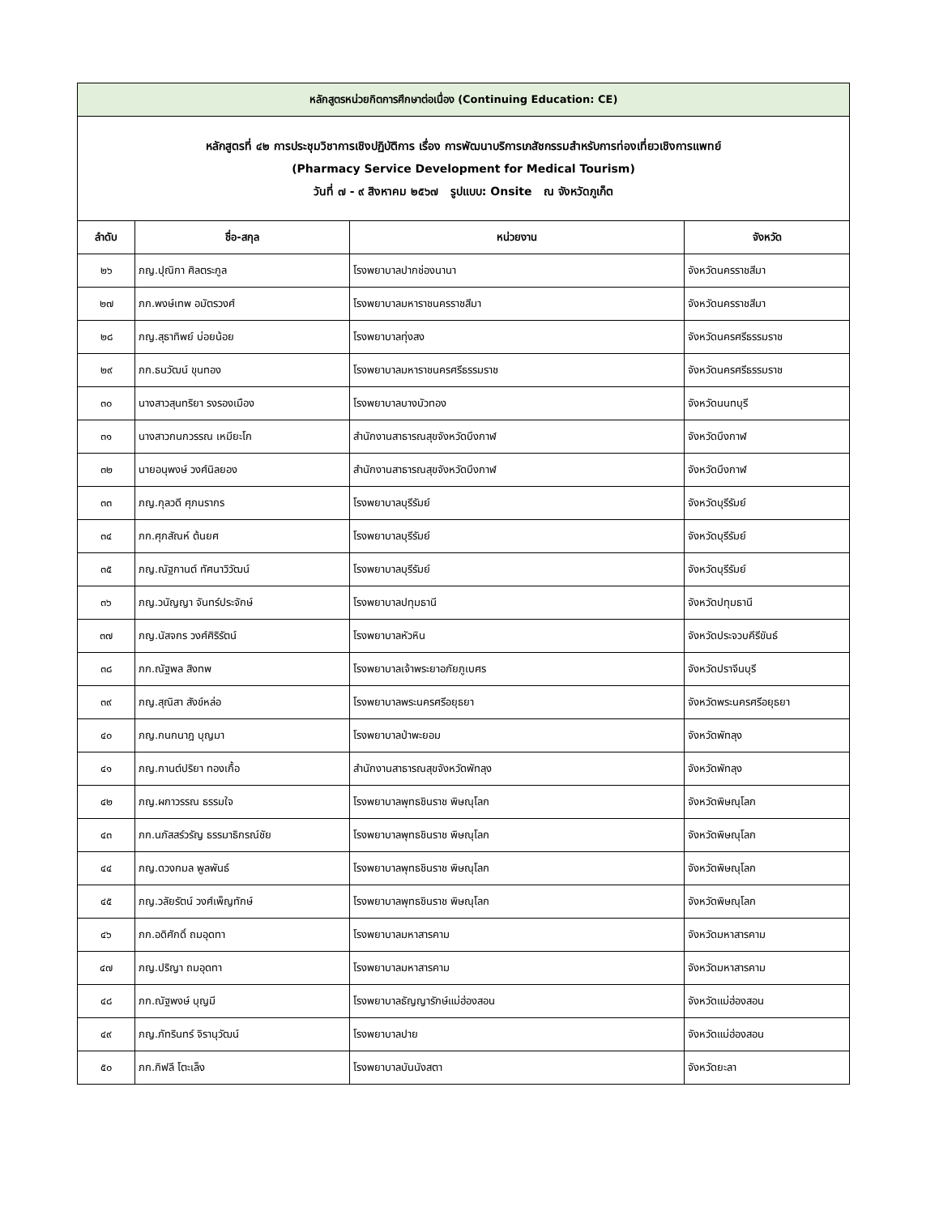| หลักสูตรหน่วยกิตการศึกษาต่อเนื่อง (Continuing Education: CE) | | | |
| หลักสูตรที่ ๔๒ การประชุมวิชาการเชิงปฏิบัติการ เรื่อง การพัฒนาบริการเภสัชกรรมสำหรับการท่องเที่ยวเชิงการแพทย์ (Pharmacy Service Development for Medical Tourism) วันที่ ๗ - ๙ สิงหาคม ๒๕๖๗ รูปแบบ: Onsite ณ จังหวัดภูเก็ต | | | |
| ลำดับ | ชื่อ-สกุล | หน่วยงาน | จังหวัด |
| ๒๖ | ภญ.ปุณิกา ศิลตระกูล | โรงพยาบาลปากช่องนานา | จังหวัดนครราชสีมา |
| ๒๗ | ภก.พงษ์เทพ อมัตรวงศ์ | โรงพยาบาลมหาราชนครราชสีมา | จังหวัดนครราชสีมา |
| ๒๘ | ภญ.สุธาทิพย์ บ่อยน้อย | โรงพยาบาลทุ่งสง | จังหวัดนครศรีธรรมราช |
| ๒๙ | ภก.ธนวัฒน์ ขุนทอง | โรงพยาบาลมหาราชนครศรีธรรมราช | จังหวัดนครศรีธรรมราช |
| ๓๐ | นางสาวสุนทริยา รงรองเมือง | โรงพยาบาลบางบัวทอง | จังหวัดนนทบุรี |
| ๓๑ | นางสาวกนกวรรณ เหมียะโก | สำนักงานสาธารณสุขจังหวัดบึงกาฬ | จังหวัดบึงกาฬ |
| ๓๒ | นายอนุพงษ์ วงศ์นิลยอง | สำนักงานสาธารณสุขจังหวัดบึงกาฬ | จังหวัดบึงกาฬ |
| ๓๓ | ภญ.กุลวดี ศุภนรากร | โรงพยาบาลบุรีรัมย์ | จังหวัดบุรีรัมย์ |
| ๓๔ | ภก.ศุภสัณห์ ต้นยศ | โรงพยาบาลบุรีรัมย์ | จังหวัดบุรีรัมย์ |
| ๓๕ | ภญ.ณัฐกานต์ ทัศนาวิวัฒน์ | โรงพยาบาลบุรีรัมย์ | จังหวัดบุรีรัมย์ |
| ๓๖ | ภญ.วนัญญา จันทร์ประจักษ์ | โรงพยาบาลปทุมธานี | จังหวัดปทุมธานี |
| ๓๗ | ภญ.นัสจกร วงศ์ศิริรัตน์ | โรงพยาบาลหัวหิน | จังหวัดประจวบคีรีขันธ์ |
| ๓๘ | ภก.ณัฐพล สิงทพ | โรงพยาบาลเจ้าพระยาอภัยภูเบศร | จังหวัดปราจีนบุรี |
| ๓๙ | ภญ.สุณิสา สังข์หล่อ | โรงพยาบาลพระนครศรีอยุธยา | จังหวัดพระนครศรีอยุธยา |
| ๔๐ | ภญ.กนกนาฎ บุญมา | โรงพยาบาลป่าพะยอม | จังหวัดพัทลุง |
| ๔๑ | ภญ.กานต์ปริยา ทองเกื้อ | สำนักงานสาธารณสุขจังหวัดพัทลุง | จังหวัดพัทลุง |
| ๔๒ | ภญ.ผกาวรรณ ธรรมใจ | โรงพยาบาลพุทธชินราช พิษณุโลก | จังหวัดพิษณุโลก |
| ๔๓ | ภก.นภัสสร์วรัญ ธรรมาธิกรณ์ชัย | โรงพยาบาลพุทธชินราช พิษณุโลก | จังหวัดพิษณุโลก |
| ๔๔ | ภญ.ดวงกมล พูลพันธ์ | โรงพยาบาลพุทธชินราช พิษณุโลก | จังหวัดพิษณุโลก |
| ๔๕ | ภญ.วลัยรัตน์ วงศ์เพ็ญทักษ์ | โรงพยาบาลพุทธชินราช พิษณุโลก | จังหวัดพิษณุโลก |
| ๔๖ | ภก.อดิศักดิ์ ถมอุดทา | โรงพยาบาลมหาสารคาม | จังหวัดมหาสารคาม |
| ๔๗ | ภญ.ปริญา ถมอุดทา | โรงพยาบาลมหาสารคาม | จังหวัดมหาสารคาม |
| ๔๘ | ภก.ณัฐพงษ์ บุญมี | โรงพยาบาลธัญญารักษ์แม่ฮ่องสอน | จังหวัดแม่ฮ่องสอน |
| ๔๙ | ภญ.ภัทรินทร์ จิรานุวัฒน์ | โรงพยาบาลปาย | จังหวัดแม่ฮ่องสอน |
| ๕๐ | ภก.กิฟลี โตะเล็ง | โรงพยาบาลบันนังสตา | จังหวัดยะลา |